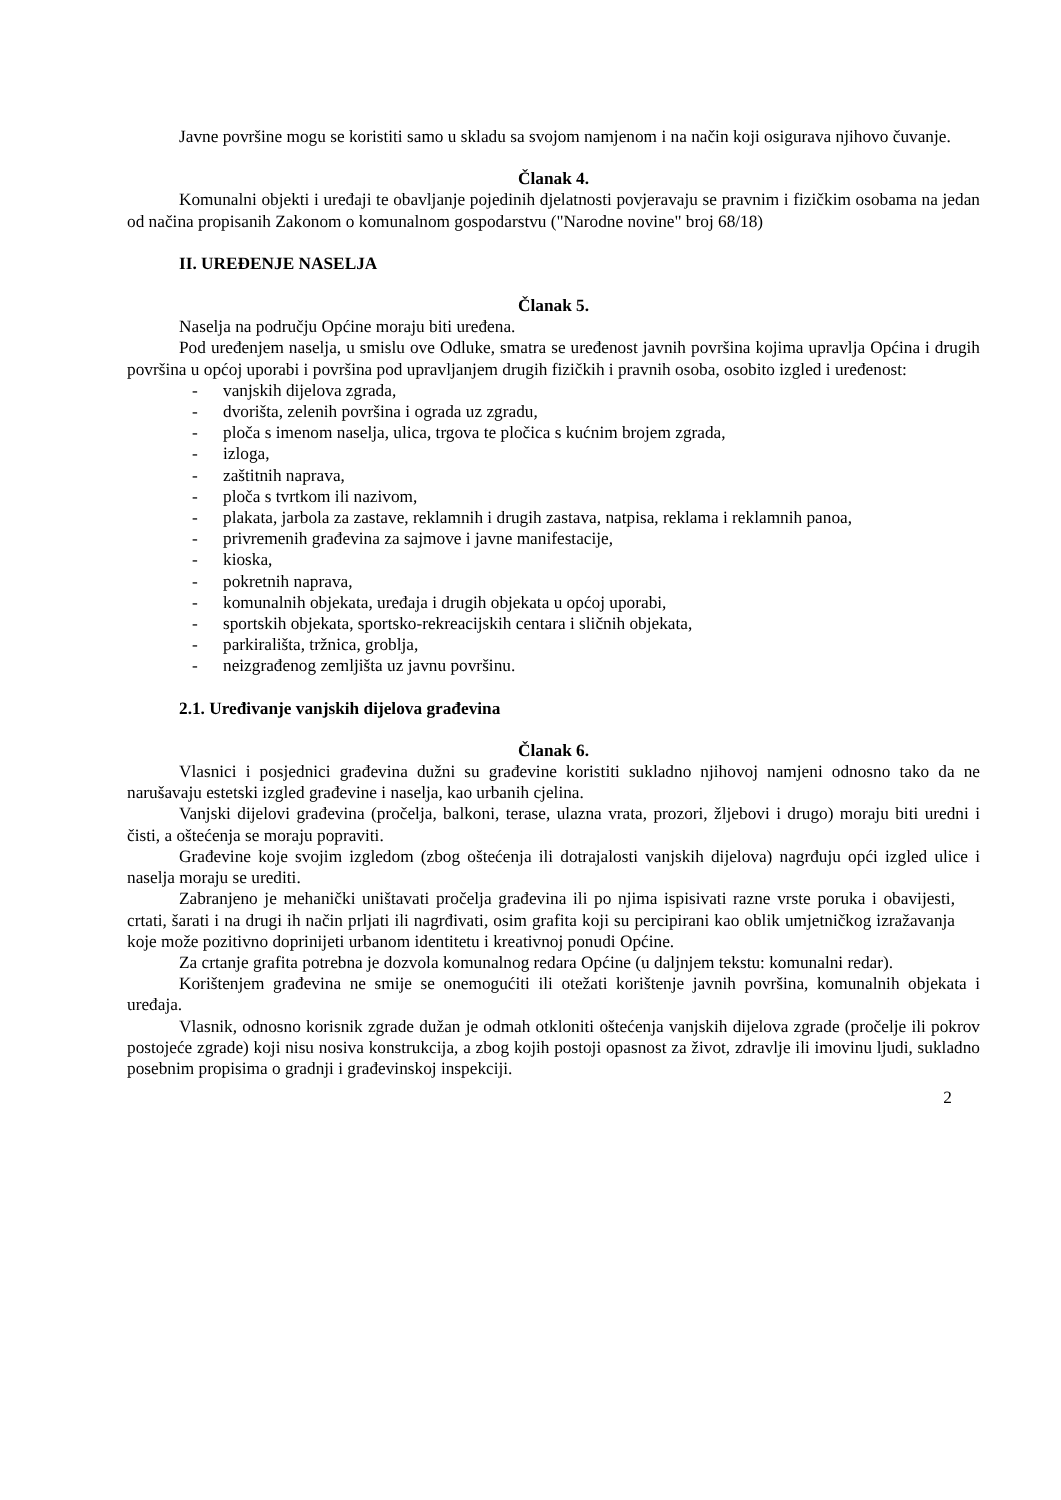Javne površine mogu se koristiti samo u skladu sa svojom namjenom i na način koji osigurava njihovo čuvanje.
Članak 4.
Komunalni objekti i uređaji te obavljanje pojedinih djelatnosti povjeravaju se pravnim i fizičkim osobama na jedan od načina propisanih Zakonom o komunalnom gospodarstvu ("Narodne novine" broj 68/18)
II. UREĐENJE NASELJA
Članak 5.
Naselja na području Općine moraju biti uređena.
Pod uređenjem naselja, u smislu ove Odluke, smatra se uređenost javnih površina kojima upravlja Općina i drugih površina u općoj uporabi i površina pod upravljanjem drugih fizičkih i pravnih osoba, osobito izgled i uređenost:
- vanjskih dijelova zgrada,
- dvorišta, zelenih površina i ograda uz zgradu,
- ploča s imenom naselja, ulica, trgova te pločica s kućnim brojem zgrada,
- izloga,
- zaštitnih naprava,
- ploča s tvrtkom ili nazivom,
- plakata, jarbola za zastave, reklamnih i drugih zastava, natpisa, reklama i reklamnih panoa,
- privremenih građevina za sajmove i javne manifestacije,
- kioska,
- pokretnih naprava,
- komunalnih objekata, uređaja i drugih objekata u općoj uporabi,
- sportskih objekata, sportsko-rekreacijskih centara i sličnih objekata,
- parkirališta, tržnica, groblja,
- neizgrađenog zemljišta uz javnu površinu.
2.1. Uređivanje vanjskih dijelova građevina
Članak 6.
Vlasnici i posjednici građevina dužni su građevine koristiti sukladno njihovoj namjeni odnosno tako da ne narušavaju estetski izgled građevine i naselja, kao urbanih cjelina.
Vanjski dijelovi građevina (pročelja, balkoni, terase, ulazna vrata, prozori, žljebovi i drugo) moraju biti uredni i čisti, a oštećenja se moraju popraviti.
Građevine koje svojim izgledom (zbog oštećenja ili dotrajalosti vanjskih dijelova) nagrđuju opći izgled ulice i naselja moraju se urediti.
Zabranjeno je mehanički uništavati pročelja građevina ili po njima ispisivati razne vrste poruka i obavijesti, crtati, šarati i na drugi ih način prljati ili nagrđivati, osim grafita koji su percipirani kao oblik umjetničkog izražavanja koje može pozitivno doprinijeti urbanom identitetu i kreativnoj ponudi Općine.
Za crtanje grafita potrebna je dozvola komunalnog redara Općine (u daljnjem tekstu: komunalni redar).
Korištenjem građevina ne smije se onemogućiti ili otežati korištenje javnih površina, komunalnih objekata i uređaja.
Vlasnik, odnosno korisnik zgrade dužan je odmah otkloniti oštećenja vanjskih dijelova zgrade (pročelje ili pokrov postojeće zgrade) koji nisu nosiva konstrukcija, a zbog kojih postoji opasnost za život, zdravlje ili imovinu ljudi, sukladno posebnim propisima o gradnji i građevinskoj inspekciji.
2